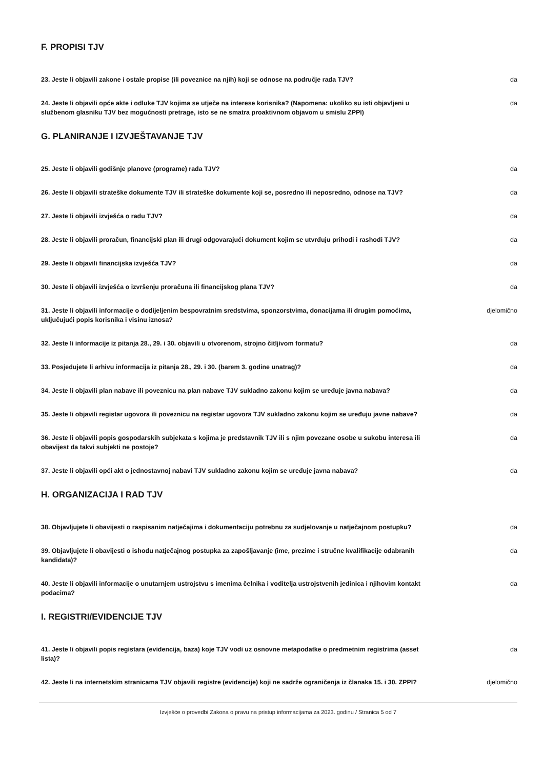F. PROPISI TJV
23. Jeste li objavili zakone i ostale propise (ili poveznice na njih) koji se odnose na područje rada TJV? da
24. Jeste li objavili opće akte i odluke TJV kojima se utječe na interese korisnika? (Napomena: ukoliko su isti objavljeni u službenom glasniku TJV bez mogućnosti pretrage, isto se ne smatra proaktivnom objavom u smislu ZPPI) da
G. PLANIRANJE I IZVJEŠTAVANJE TJV
25. Jeste li objavili godišnje planove (programe) rada TJV? da
26. Jeste li objavili strateške dokumente TJV ili strateške dokumente koji se, posredno ili neposredno, odnose na TJV? da
27. Jeste li objavili izvješća o radu TJV? da
28. Jeste li objavili proračun, financijski plan ili drugi odgovarajući dokument kojim se utvrđuju prihodi i rashodi TJV? da
29. Jeste li objavili financijska izvješća TJV? da
30. Jeste li objavili izvješća o izvršenju proračuna ili financijskog plana TJV? da
31. Jeste li objavili informacije o dodijeljenim bespovratnim sredstvima, sponzorstvima, donacijama ili drugim pomoćima, uključujući popis korisnika i visinu iznosa? djelomično
32. Jeste li informacije iz pitanja 28., 29. i 30. objavili u otvorenom, strojno čitljivom formatu? da
33. Posjedujete li arhivu informacija iz pitanja 28., 29. i 30. (barem 3. godine unatrag)? da
34. Jeste li objavili plan nabave ili poveznicu na plan nabave TJV sukladno zakonu kojim se uređuje javna nabava? da
35. Jeste li objavili registar ugovora ili poveznicu na registar ugovora TJV sukladno zakonu kojim se uređuju javne nabave? da
36. Jeste li objavili popis gospodarskih subjekata s kojima je predstavnik TJV ili s njim povezane osobe u sukobu interesa ili obavijest da takvi subjekti ne postoje? da
37. Jeste li objavili opći akt o jednostavnoj nabavi TJV sukladno zakonu kojim se uređuje javna nabava? da
H. ORGANIZACIJA I RAD TJV
38. Objavljujete li obavijesti o raspisanim natječajima i dokumentaciju potrebnu za sudjelovanje u natječajnom postupku? da
39. Objavljujete li obavijesti o ishodu natječajnog postupka za zapošljavanje (ime, prezime i stručne kvalifikacije odabranih kandidata)? da
40. Jeste li objavili informacije o unutarnjem ustrojstvu s imenima čelnika i voditelja ustrojstvenih jedinica i njihovim kontakt podacima? da
I. REGISTRI/EVIDENCIJE TJV
41. Jeste li objavili popis registara (evidencija, baza) koje TJV vodi uz osnovne metapodatke o predmetnim registrima (asset lista)? da
42. Jeste li na internetskim stranicama TJV objavili registre (evidencije) koji ne sadrže ograničenja iz članaka 15. i 30. ZPPI? djelomično
Izvješće o provedbi Zakona o pravu na pristup informacijama za 2023. godinu / Stranica 5 od 7